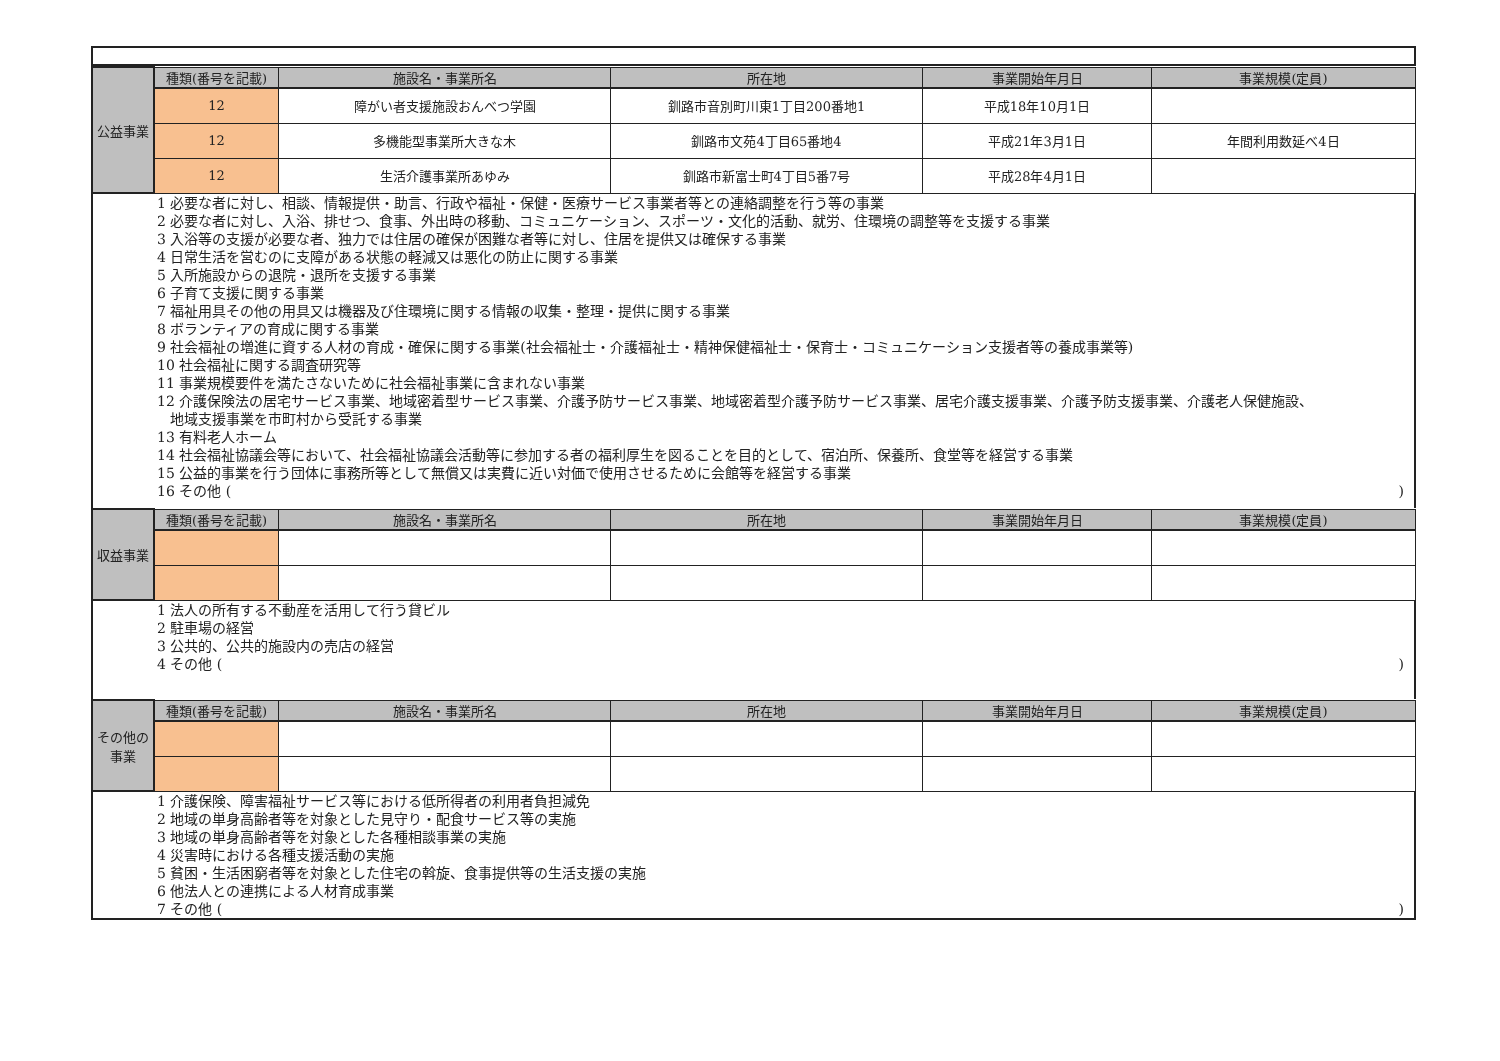| 公益事業 | 種類(番号を記載) | 施設名・事業所名 | 所在地 | 事業開始年月日 | 事業規模(定員) |
| | 12 | 障がい者支援施設おんべつ学園 | 釧路市音別町川東1丁目200番地1 | 平成18年10月1日 | |
| | 12 | 多機能型事業所大きな木 | 釧路市文苑4丁目65番地4 | 平成21年3月1日 | 年間利用数延べ4日 |
| | 12 | 生活介護事業所あゆみ | 釧路市新富士町4丁目5番7号 | 平成28年4月1日 | |
1 必要な者に対し、相談、情報提供・助言、行政や福祉・保健・医療サービス事業者等との連絡調整を行う等の事業
2 必要な者に対し、入浴、排せつ、食事、外出時の移動、コミュニケーション、スポーツ・文化的活動、就労、住環境の調整等を支援する事業
3 入浴等の支援が必要な者、独力では住居の確保が困難な者等に対し、住居を提供又は確保する事業
4 日常生活を営むのに支障がある状態の軽減又は悪化の防止に関する事業
5 入所施設からの退院・退所を支援する事業
6 子育て支援に関する事業
7 福祉用具その他の用具又は機器及び住環境に関する情報の収集・整理・提供に関する事業
8 ボランティアの育成に関する事業
9 社会福祉の増進に資する人材の育成・確保に関する事業(社会福祉士・介護福祉士・精神保健福祉士・保育士・コミュニケーション支援者等の養成事業等)
10 社会福祉に関する調査研究等
11 事業規模要件を満たさないために社会福祉事業に含まれない事業
12 介護保険法の居宅サービス事業、地域密着型サービス事業、介護予防サービス事業、地域密着型介護予防サービス事業、居宅介護支援事業、介護予防支援事業、介護老人保健施設、
地域支援事業を市町村から受託する事業
13 有料老人ホーム
14 社会福祉協議会等において、社会福祉協議会活動等に参加する者の福利厚生を図ることを目的として、宿泊所、保養所、食堂等を経営する事業
15 公益的事業を行う団体に事務所等として無償又は実費に近い対価で使用させるために会館等を経営する事業
16 その他 ( )
| 収益事業 | 種類(番号を記載) | 施設名・事業所名 | 所在地 | 事業開始年月日 | 事業規模(定員) |
1 法人の所有する不動産を活用して行う貸ビル
2 駐車場の経営
3 公共的、公共的施設内の売店の経営
4 その他 ( )
| その他の事業 | 種類(番号を記載) | 施設名・事業所名 | 所在地 | 事業開始年月日 | 事業規模(定員) |
1 介護保険、障害福祉サービス等における低所得者の利用者負担減免
2 地域の単身高齢者等を対象とした見守り・配食サービス等の実施
3 地域の単身高齢者等を対象とした各種相談事業の実施
4 災害時における各種支援活動の実施
5 貧困・生活困窮者等を対象とした住宅の斡旋、食事提供等の生活支援の実施
6 他法人との連携による人材育成事業
7 その他 ( )